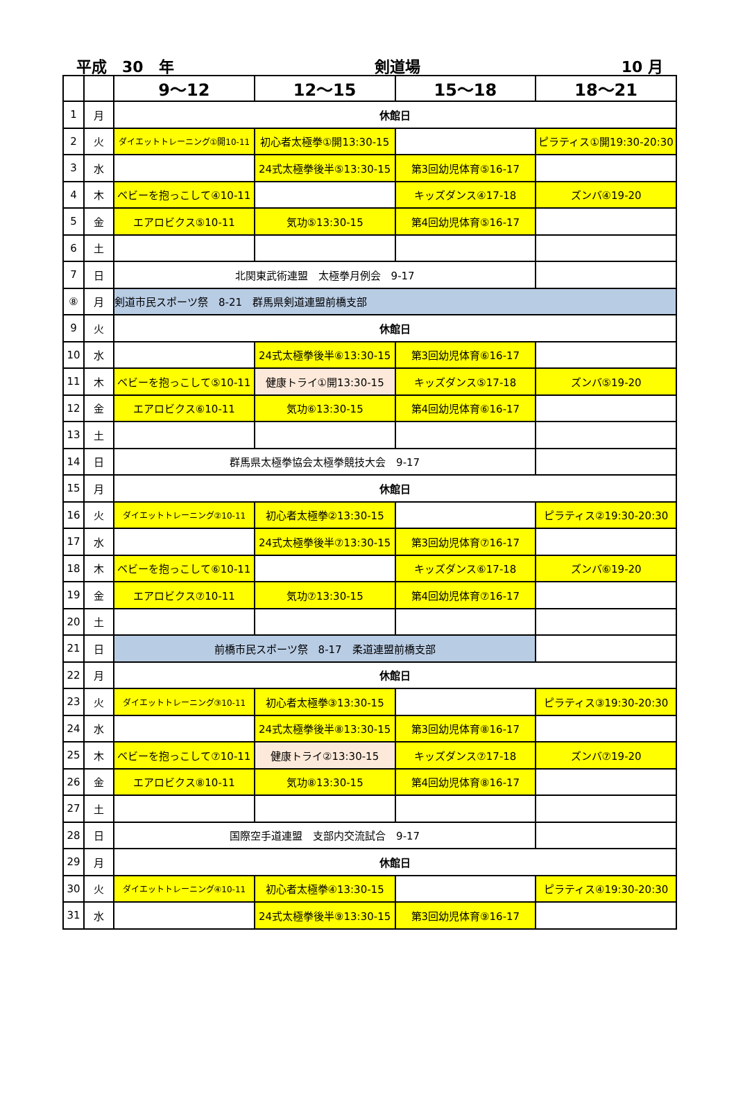平成　30　年 剣道場 10 月
| | | 9～12 | 12～15 | 15～18 | 18～21 |
| --- | --- | --- | --- | --- | --- |
| 1 | 月 | 休館日 | | | |
| 2 | 火 | ダイエットトレーニング①開10-11 | 初心者太極拳①開13:30-15 | | ピラティス①開19:30-20:30 |
| 3 | 水 | | 24式太極拳後半⑤13:30-15 | 第3回幼児体育⑤16-17 | |
| 4 | 木 | ベビーを抱っこして④10-11 | | キッズダンス④17-18 | ズンバ④19-20 |
| 5 | 金 | エアロビクス⑤10-11 | 気功⑤13:30-15 | 第4回幼児体育⑤16-17 | |
| 6 | 土 | | | | |
| 7 | 日 | 北関東武術連盟 太極拳月例会 9-17 | | | |
| ⑧ | 月 | 剣道市民スポーツ祭 8-21 群馬県剣道連盟前橋支部 | | | |
| 9 | 火 | 休館日 | | | |
| 10 | 水 | | 24式太極拳後半⑥13:30-15 | 第3回幼児体育⑥16-17 | |
| 11 | 木 | ベビーを抱っこして⑤10-11 | 健康トライ①開13:30-15 | キッズダンス⑤17-18 | ズンバ⑤19-20 |
| 12 | 金 | エアロビクス⑥10-11 | 気功⑥13:30-15 | 第4回幼児体育⑥16-17 | |
| 13 | 土 | | | | |
| 14 | 日 | 群馬県太極拳協会太極拳競技大会 9-17 | | | |
| 15 | 月 | 休館日 | | | |
| 16 | 火 | ダイエットトレーニング②10-11 | 初心者太極拳②13:30-15 | | ピラティス②19:30-20:30 |
| 17 | 水 | | 24式太極拳後半⑦13:30-15 | 第3回幼児体育⑦16-17 | |
| 18 | 木 | ベビーを抱っこして⑥10-11 | | キッズダンス⑥17-18 | ズンバ⑥19-20 |
| 19 | 金 | エアロビクス⑦10-11 | 気功⑦13:30-15 | 第4回幼児体育⑦16-17 | |
| 20 | 土 | | | | |
| 21 | 日 | 前橋市民スポーツ祭 8-17 柔道連盟前橋支部 | | | |
| 22 | 月 | 休館日 | | | |
| 23 | 火 | ダイエットトレーニング③10-11 | 初心者太極拳③13:30-15 | | ピラティス③19:30-20:30 |
| 24 | 水 | | 24式太極拳後半⑧13:30-15 | 第3回幼児体育⑧16-17 | |
| 25 | 木 | ベビーを抱っこして⑦10-11 | 健康トライ②13:30-15 | キッズダンス⑦17-18 | ズンバ⑦19-20 |
| 26 | 金 | エアロビクス⑧10-11 | 気功⑧13:30-15 | 第4回幼児体育⑧16-17 | |
| 27 | 土 | | | | |
| 28 | 日 | 国際空手道連盟 支部内交流試合 9-17 | | | |
| 29 | 月 | 休館日 | | | |
| 30 | 火 | ダイエットトレーニング④10-11 | 初心者太極拳④13:30-15 | | ピラティス④19:30-20:30 |
| 31 | 水 | | 24式太極拳後半⑨13:30-15 | 第3回幼児体育⑨16-17 | |